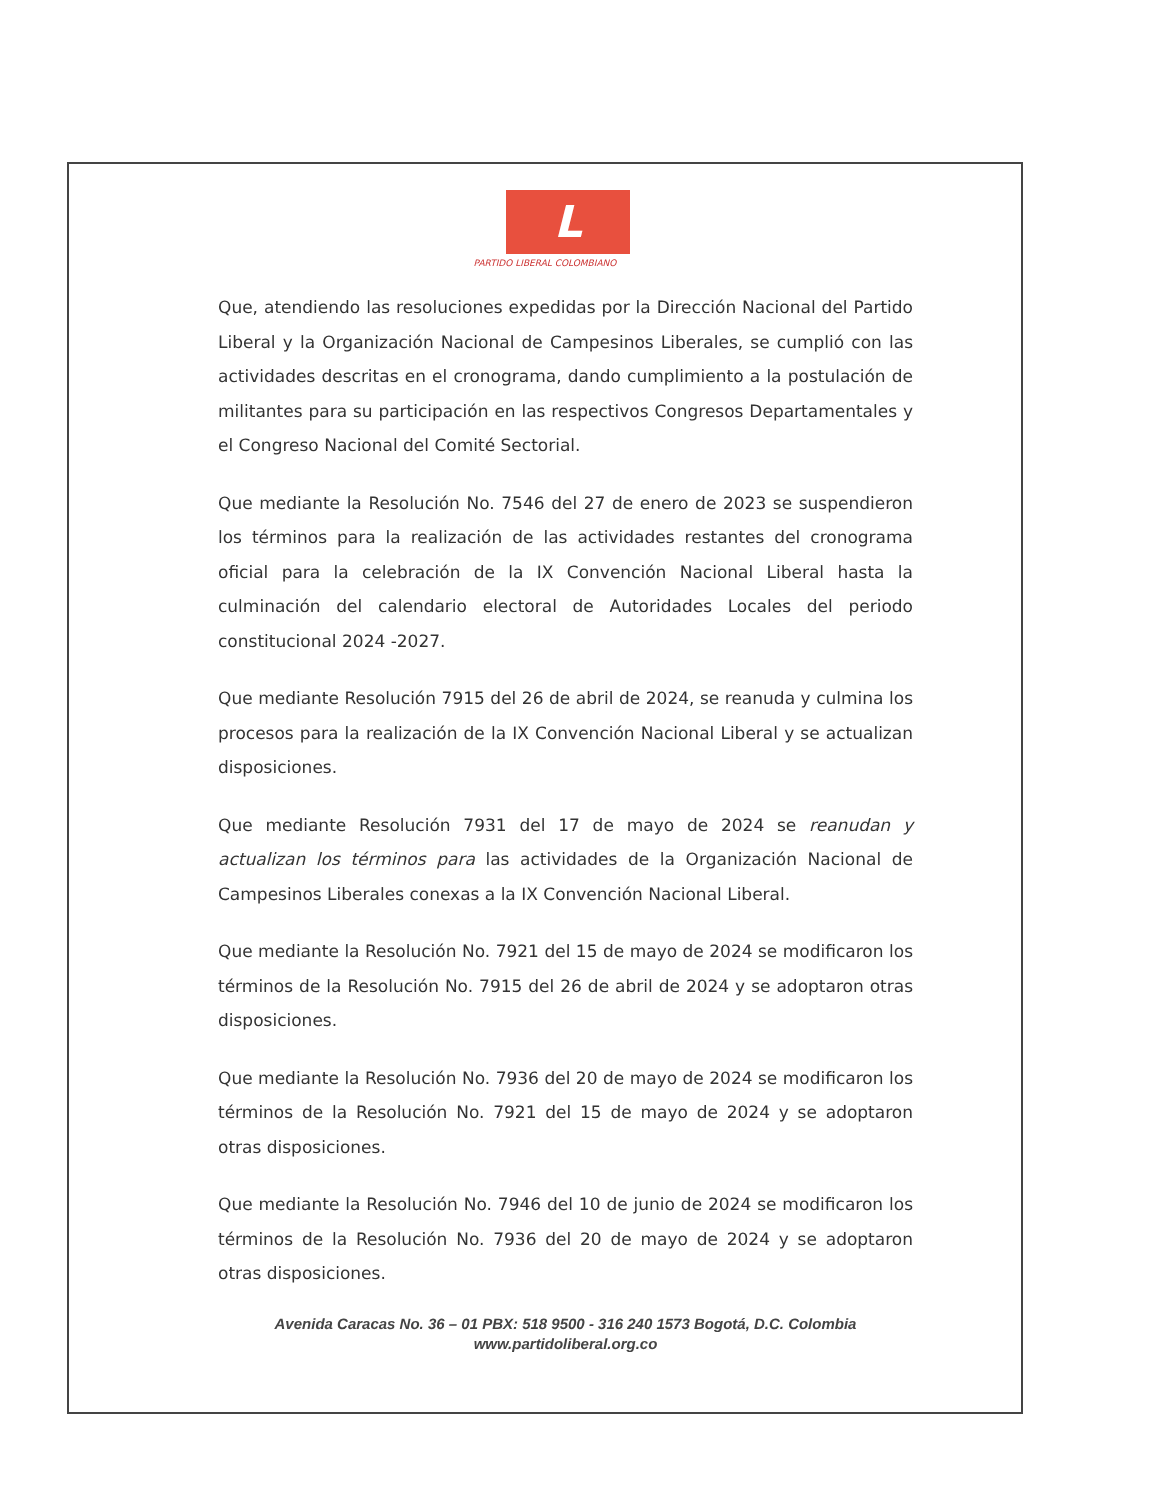L
PARTIDO LIBERAL COLOMBIANO
Que, atendiendo las resoluciones expedidas por la Dirección Nacional del Partido Liberal y la Organización Nacional de Campesinos Liberales, se cumplió con las actividades descritas en el cronograma, dando cumplimiento a la postulación de militantes para su participación en las respectivos Congresos Departamentales y el Congreso Nacional del Comité Sectorial.
Que mediante la Resolución No. 7546 del 27 de enero de 2023 se suspendieron los términos para la realización de las actividades restantes del cronograma oficial para la celebración de la IX Convención Nacional Liberal hasta la culminación del calendario electoral de Autoridades Locales del periodo constitucional 2024 -2027.
Que mediante Resolución 7915 del 26 de abril de 2024, se reanuda y culmina los procesos para la realización de la IX Convención Nacional Liberal y se actualizan disposiciones.
Que mediante Resolución 7931 del 17 de mayo de 2024 se reanudan y actualizan los términos para las actividades de la Organización Nacional de Campesinos Liberales conexas a la IX Convención Nacional Liberal.
Que mediante la Resolución No. 7921 del 15 de mayo de 2024 se modificaron los términos de la Resolución No. 7915 del 26 de abril de 2024 y se adoptaron otras disposiciones.
Que mediante la Resolución No. 7936 del 20 de mayo de 2024 se modificaron los términos de la Resolución No. 7921 del 15 de mayo de 2024 y se adoptaron otras disposiciones.
Que mediante la Resolución No. 7946 del 10 de junio de 2024 se modificaron los términos de la Resolución No. 7936 del 20 de mayo de 2024 y se adoptaron otras disposiciones.
Avenida Caracas No. 36 – 01 PBX: 518 9500 - 316 240 1573 Bogotá, D.C. Colombia
www.partidoliberal.org.co